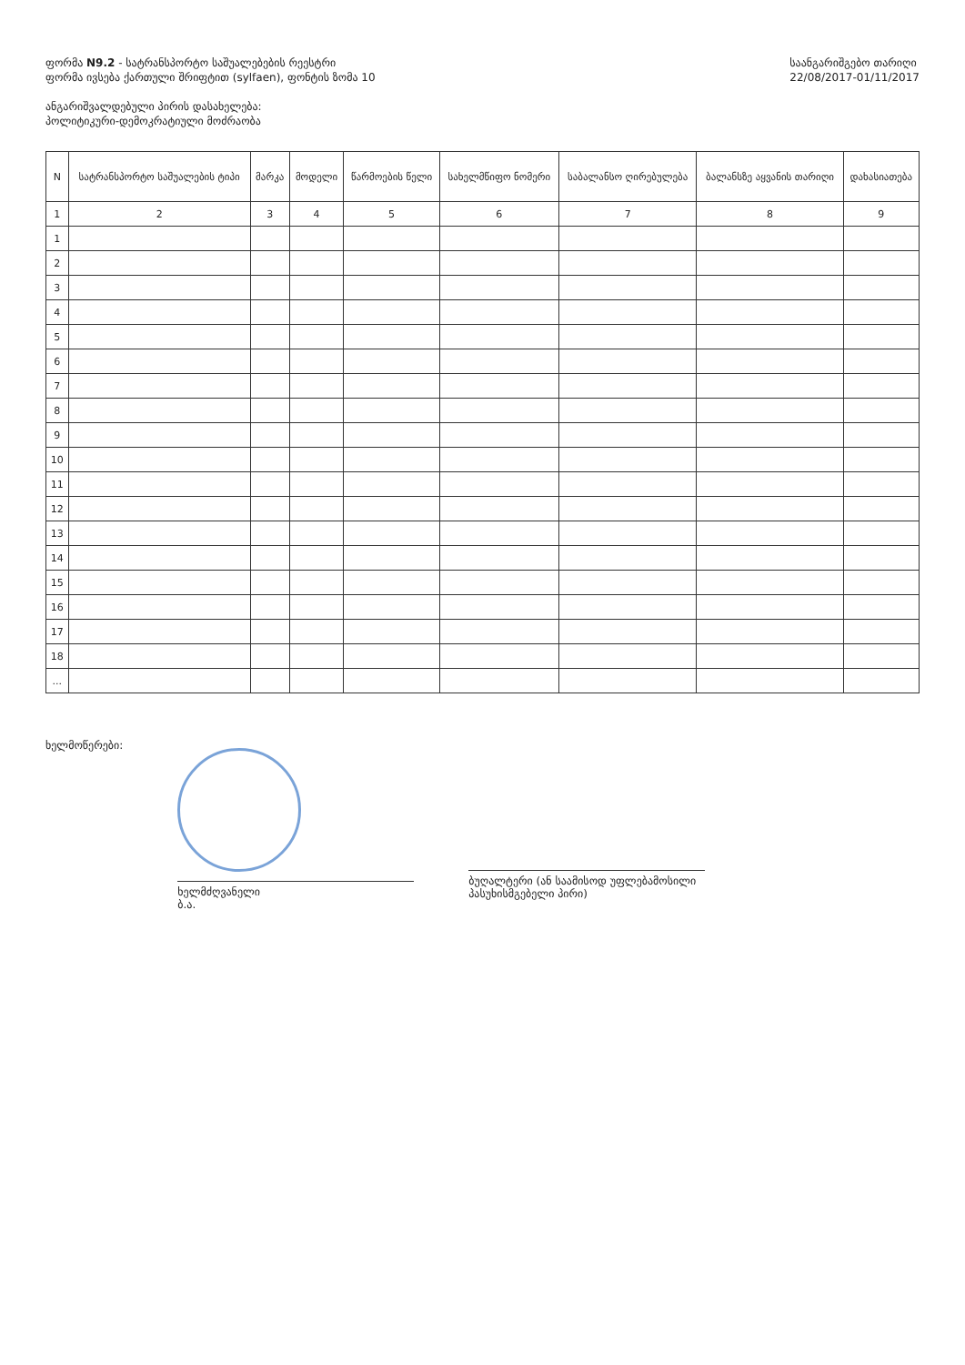ფორმა N9.2 - სატრანსპორტო საშუალებების რეესტრი
ფორმა ივსება ქართული შრიფტით (sylfaen), ფონტის ზომა 10
ანგარიშვალდებული პირის დასახელება:
პოლიტიკური-დემოკრატიული მოძრაობა
საანგარიშგებო თარიღი
22/08/2017-01/11/2017
| N | სატრანსპორტო საშუალების ტიპი | მარკა | მოდელი | წარმოების წელი | სახელმწიფო ნომერი | საბალანსო ღირებულება | ბალანსზე აყვანის თარიღი | დახასიათება |
| --- | --- | --- | --- | --- | --- | --- | --- | --- |
| 1 | 2 | 3 | 4 | 5 | 6 | 7 | 8 | 9 |
| 1 | | | | | | | | |
| 2 | | | | | | | | |
| 3 | | | | | | | | |
| 4 | | | | | | | | |
| 5 | | | | | | | | |
| 6 | | | | | | | | |
| 7 | | | | | | | | |
| 8 | | | | | | | | |
| 9 | | | | | | | | |
| 10 | | | | | | | | |
| 11 | | | | | | | | |
| 12 | | | | | | | | |
| 13 | | | | | | | | |
| 14 | | | | | | | | |
| 15 | | | | | | | | |
| 16 | | | | | | | | |
| 17 | | | | | | | | |
| 18 | | | | | | | | |
| ... | | | | | | | | |
ხელმოწერები:
ხელმძღვანელი
ბ.ა.
ბუღალტერი (ან საამისოდ უფლებამოსილი
პასუხისმგებელი პირი)